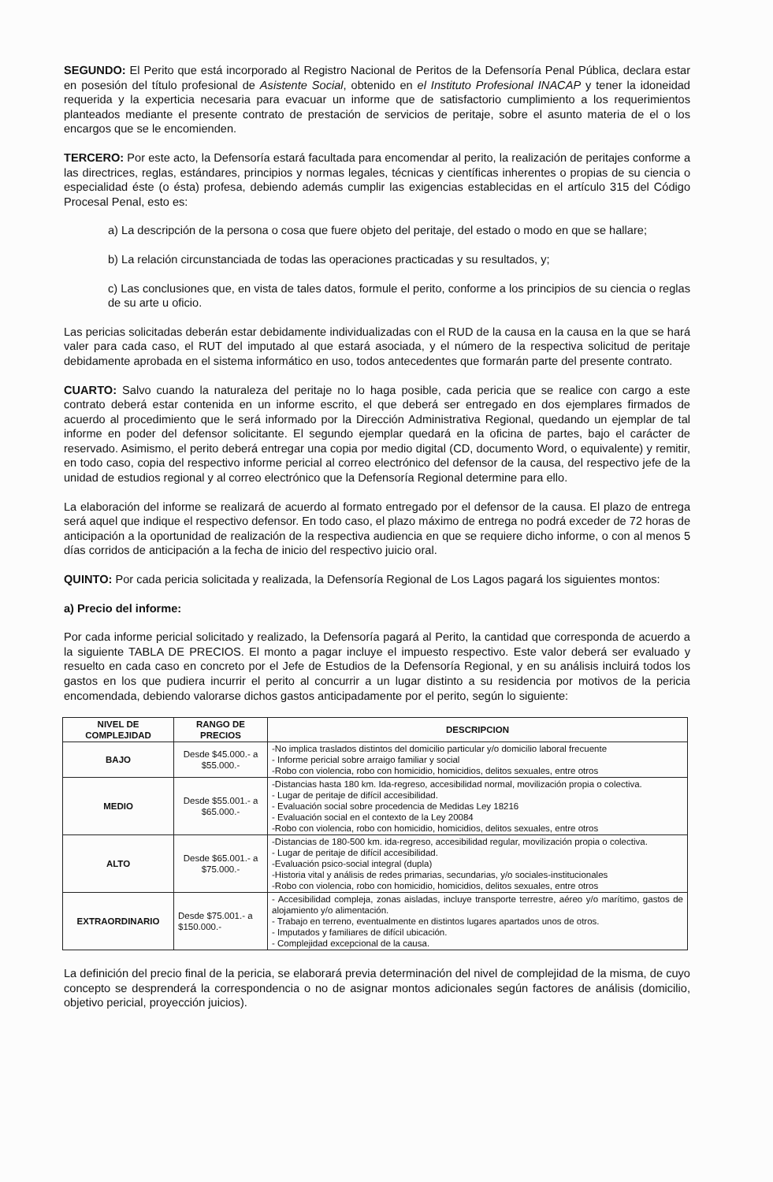SEGUNDO: El Perito que está incorporado al Registro Nacional de Peritos de la Defensoría Penal Pública, declara estar en posesión del título profesional de Asistente Social, obtenido en el Instituto Profesional INACAP y tener la idoneidad requerida y la experticia necesaria para evacuar un informe que de satisfactorio cumplimiento a los requerimientos planteados mediante el presente contrato de prestación de servicios de peritaje, sobre el asunto materia de el o los encargos que se le encomienden.
TERCERO: Por este acto, la Defensoría estará facultada para encomendar al perito, la realización de peritajes conforme a las directrices, reglas, estándares, principios y normas legales, técnicas y científicas inherentes o propias de su ciencia o especialidad éste (o ésta) profesa, debiendo además cumplir las exigencias establecidas en el artículo 315 del Código Procesal Penal, esto es:
a) La descripción de la persona o cosa que fuere objeto del peritaje, del estado o modo en que se hallare;
b) La relación circunstanciada de todas las operaciones practicadas y su resultados, y;
c) Las conclusiones que, en vista de tales datos, formule el perito, conforme a los principios de su ciencia o reglas de su arte u oficio.
Las pericias solicitadas deberán estar debidamente individualizadas con el RUD de la causa en la causa en la que se hará valer para cada caso, el RUT del imputado al que estará asociada, y el número de la respectiva solicitud de peritaje debidamente aprobada en el sistema informático en uso, todos antecedentes que formarán parte del presente contrato.
CUARTO: Salvo cuando la naturaleza del peritaje no lo haga posible, cada pericia que se realice con cargo a este contrato deberá estar contenida en un informe escrito, el que deberá ser entregado en dos ejemplares firmados de acuerdo al procedimiento que le será informado por la Dirección Administrativa Regional, quedando un ejemplar de tal informe en poder del defensor solicitante. El segundo ejemplar quedará en la oficina de partes, bajo el carácter de reservado. Asimismo, el perito deberá entregar una copia por medio digital (CD, documento Word, o equivalente) y remitir, en todo caso, copia del respectivo informe pericial al correo electrónico del defensor de la causa, del respectivo jefe de la unidad de estudios regional y al correo electrónico que la Defensoría Regional determine para ello.
La elaboración del informe se realizará de acuerdo al formato entregado por el defensor de la causa. El plazo de entrega será aquel que indique el respectivo defensor. En todo caso, el plazo máximo de entrega no podrá exceder de 72 horas de anticipación a la oportunidad de realización de la respectiva audiencia en que se requiere dicho informe, o con al menos 5 días corridos de anticipación a la fecha de inicio del respectivo juicio oral.
QUINTO: Por cada pericia solicitada y realizada, la Defensoría Regional de Los Lagos pagará los siguientes montos:
a) Precio del informe:
Por cada informe pericial solicitado y realizado, la Defensoría pagará al Perito, la cantidad que corresponda de acuerdo a la siguiente TABLA DE PRECIOS. El monto a pagar incluye el impuesto respectivo. Este valor deberá ser evaluado y resuelto en cada caso en concreto por el Jefe de Estudios de la Defensoría Regional, y en su análisis incluirá todos los gastos en los que pudiera incurrir el perito al concurrir a un lugar distinto a su residencia por motivos de la pericia encomendada, debiendo valorarse dichos gastos anticipadamente por el perito, según lo siguiente:
| NIVEL DE COMPLEJIDAD | RANGO DE PRECIOS | DESCRIPCION |
| --- | --- | --- |
| BAJO | Desde $45.000.- a $55.000.- | -No implica traslados distintos del domicilio particular y/o domicilio laboral frecuente - Informe pericial sobre arraigo familiar y social -Robo con violencia, robo con homicidio, homicidios, delitos sexuales, entre otros |
| MEDIO | Desde $55.001.- a $65.000.- | -Distancias hasta 180 km. Ida-regreso, accesibilidad normal, movilización propia o colectiva. - Lugar de peritaje de difícil accesibilidad. - Evaluación social sobre procedencia de Medidas Ley 18216 - Evaluación social en el contexto de la Ley 20084 -Robo con violencia, robo con homicidio, homicidios, delitos sexuales, entre otros |
| ALTO | Desde $65.001.- a $75.000.- | -Distancias de 180-500 km. ida-regreso, accesibilidad regular, movilización propia o colectiva. - Lugar de peritaje de difícil accesibilidad. -Evaluación psico-social integral (dupla) -Historia vital y análisis de redes primarias, secundarias, y/o sociales-institucionales -Robo con violencia, robo con homicidio, homicidios, delitos sexuales, entre otros |
| EXTRAORDINARIO | Desde $75.001.- a $150.000.- | - Accesibilidad compleja, zonas aisladas, incluye transporte terrestre, aéreo y/o marítimo, gastos de alojamiento y/o alimentación. - Trabajo en terreno, eventualmente en distintos lugares apartados unos de otros. - Imputados y familiares de difícil ubicación. - Complejidad excepcional de la causa. |
La definición del precio final de la pericia, se elaborará previa determinación del nivel de complejidad de la misma, de cuyo concepto se desprenderá la correspondencia o no de asignar montos adicionales según factores de análisis (domicilio, objetivo pericial, proyección juicios).